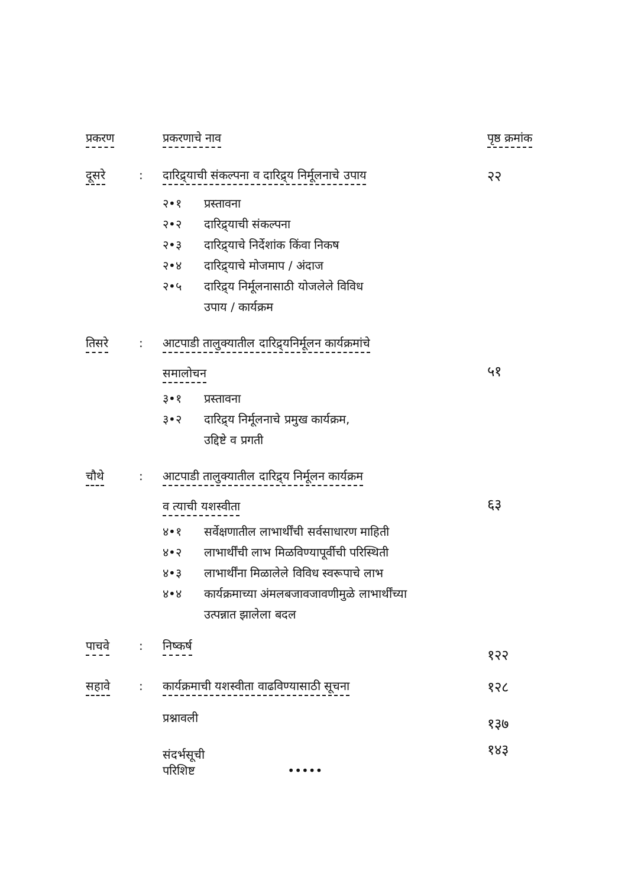| प्रकरण | | प्रकरणाचे नाव | पृष्ठ क्रमांक |
| --- | --- | --- | --- |
| दूसरे | : | दारिद्र्याची संकल्पना व दारिद्र्य निर्मूलनाचे उपाय | २२ |
| | | २•१ प्रस्तावना २•२ दारिद्र्याची संकल्पना २•३ दारिद्र्याचे निर्देशांक किंवा निकष २•४ दारिद्र्याचे मोजमाप / अंदाज २•५ दारिद्र्य निर्मूलनासाठी योजलेले विविध उपाय / कार्यक्रम | |
| तिसरे | : | आटपाडी तालुक्यातील दारिद्र्यनिर्मूलन कार्यक्रमांचे समालोचन | ५१ |
| | | ३•१ प्रस्तावना ३•२ दारिद्र्य निर्मूलनाचे प्रमुख कार्यक्रम, उद्दिष्टे व प्रगती | |
| चौथे | : | आटपाडी तालुक्यातील दारिद्र्य निर्मूलन कार्यक्रम व त्याची यशस्वीता | ६३ |
| | | ४•१ सर्वेक्षणातील लाभार्थींची सर्वसाधारण माहिती ४•२ लाभार्थींची लाभ मिळविण्यापूर्वीची परिस्थिती ४•३ लाभार्थींना मिळालेले विविध स्वरूपाचे लाभ ४•४ कार्यक्रमाच्या अंमलबजावजावणीमुळे लाभार्थींच्या उत्पन्नात झालेला बदल | |
| पाचवे | : | निष्कर्ष | १२२ |
| सहावे | : | कार्यक्रमाची यशस्वीता वाढविण्यासाठी सूचना | १२८ |
| | | प्रश्नावली | १३७ |
| | | संदर्भसूची परिशिष्ट ••••• | १४३ |